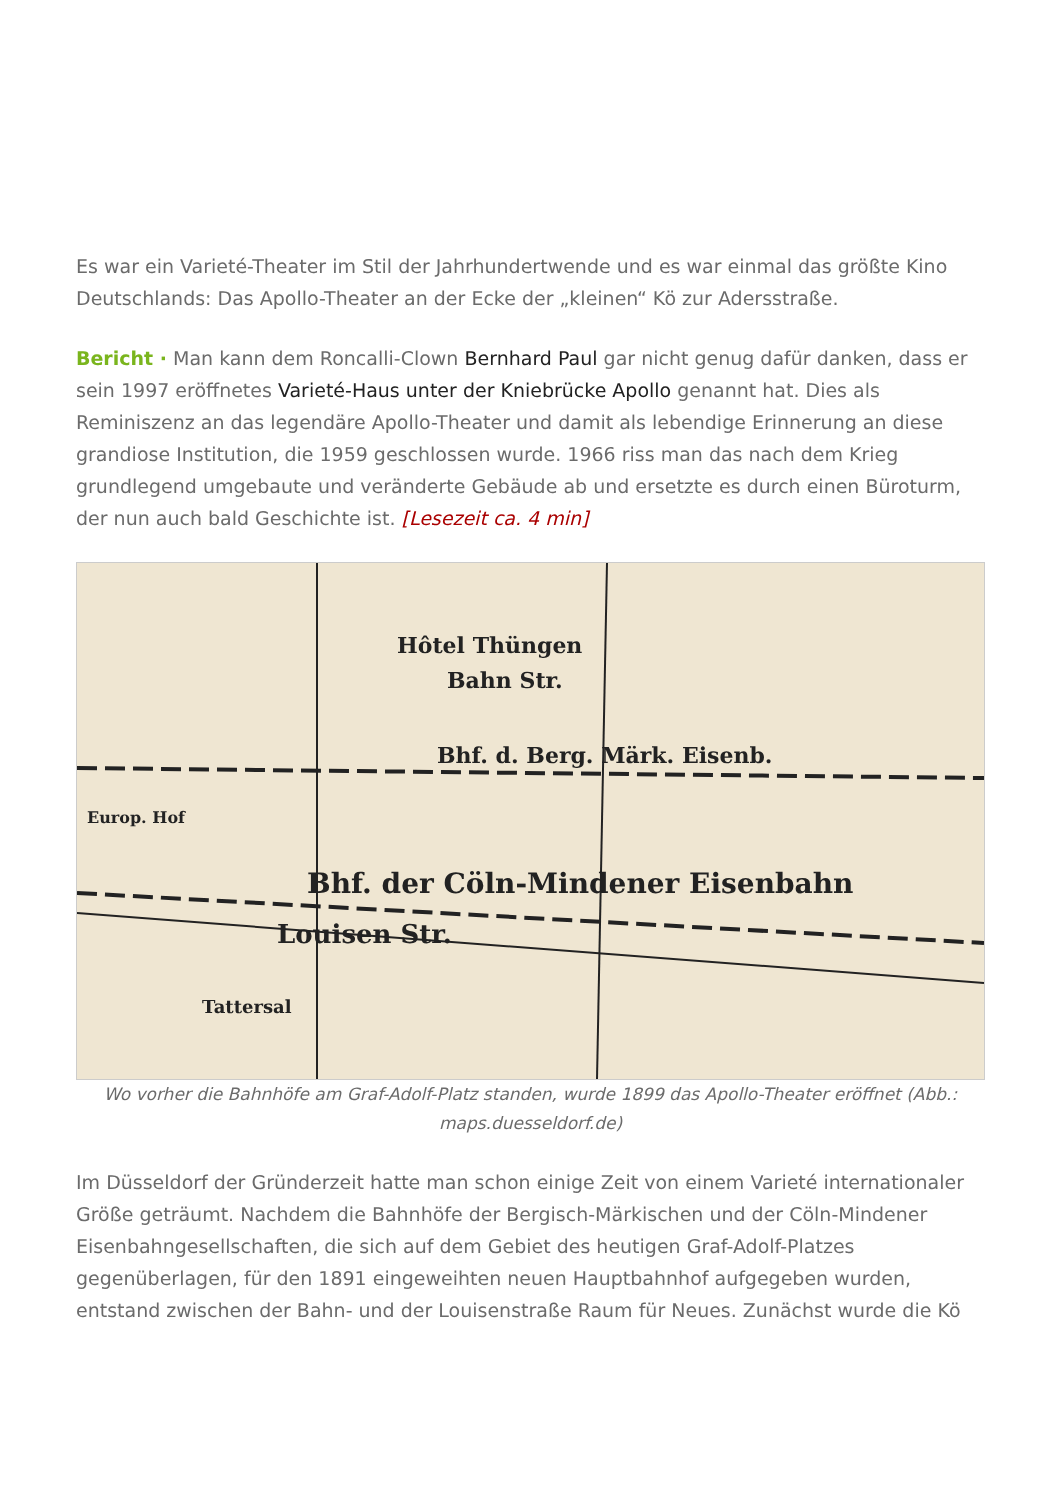Es war ein Varieté-Theater im Stil der Jahrhundertwende und es war einmal das größte Kino Deutschlands: Das Apollo-Theater an der Ecke der „kleinen“ Kö zur Adersstraße.
Bericht · Man kann dem Roncalli-Clown Bernhard Paul gar nicht genug dafür danken, dass er sein 1997 eröffnetes Varieté-Haus unter der Kniebrücke Apollo genannt hat. Dies als Reminiszenz an das legendäre Apollo-Theater und damit als lebendige Erinnerung an diese grandiose Institution, die 1959 geschlossen wurde. 1966 riss man das nach dem Krieg grundlegend umgebaute und veränderte Gebäude ab und ersetzte es durch einen Büroturm, der nun auch bald Geschichte ist. [Lesezeit ca. 4 min]
Hôtel Thüngen
Bahn Str.
Bhf. d. Berg. Märk. Eisenb.
Bhf. der Cöln-Mindener Eisenbahn
Louisen Str.
Europ. Hof
Tattersal
Wo vorher die Bahnhöfe am Graf-Adolf-Platz standen, wurde 1899 das Apollo-Theater eröffnet (Abb.: maps.duesseldorf.de)
Im Düsseldorf der Gründerzeit hatte man schon einige Zeit von einem Varieté internationaler Größe geträumt. Nachdem die Bahnhöfe der Bergisch-Märkischen und der Cöln-Mindener Eisenbahngesellschaften, die sich auf dem Gebiet des heutigen Graf-Adolf-Platzes gegenüberlagen, für den 1891 eingeweihten neuen Hauptbahnhof aufgegeben wurden, entstand zwischen der Bahn- und der Louisenstraße Raum für Neues. Zunächst wurde die Kö